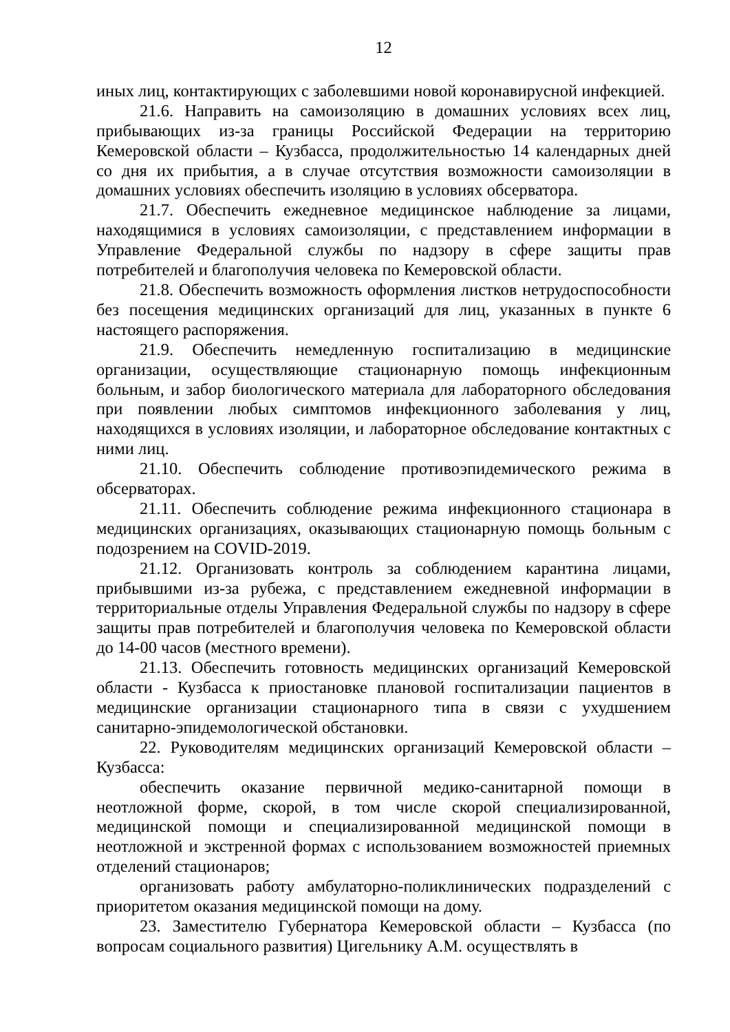12
иных лиц, контактирующих с заболевшими новой коронавирусной инфекцией.
21.6. Направить на самоизоляцию в домашних условиях всех лиц, прибывающих из-за границы Российской Федерации на территорию Кемеровской области – Кузбасса, продолжительностью 14 календарных дней со дня их прибытия, а в случае отсутствия возможности самоизоляции в домашних условиях обеспечить изоляцию в условиях обсерватора.
21.7. Обеспечить ежедневное медицинское наблюдение за лицами, находящимися в условиях самоизоляции, с представлением информации в Управление Федеральной службы по надзору в сфере защиты прав потребителей и благополучия человека по Кемеровской области.
21.8. Обеспечить возможность оформления листков нетрудоспособности без посещения медицинских организаций для лиц, указанных в пункте 6 настоящего распоряжения.
21.9. Обеспечить немедленную госпитализацию в медицинские организации, осуществляющие стационарную помощь инфекционным больным, и забор биологического материала для лабораторного обследования при появлении любых симптомов инфекционного заболевания у лиц, находящихся в условиях изоляции, и лабораторное обследование контактных с ними лиц.
21.10. Обеспечить соблюдение противоэпидемического режима в обсерваторах.
21.11. Обеспечить соблюдение режима инфекционного стационара в медицинских организациях, оказывающих стационарную помощь больным с подозрением на COVID-2019.
21.12. Организовать контроль за соблюдением карантина лицами, прибывшими из-за рубежа, с представлением ежедневной информации в территориальные отделы Управления Федеральной службы по надзору в сфере защиты прав потребителей и благополучия человека по Кемеровской области до 14-00 часов (местного времени).
21.13. Обеспечить готовность медицинских организаций Кемеровской области - Кузбасса к приостановке плановой госпитализации пациентов в медицинские организации стационарного типа в связи с ухудшением санитарно-эпидемологической обстановки.
22. Руководителям медицинских организаций Кемеровской области – Кузбасса:
обеспечить оказание первичной медико-санитарной помощи в неотложной форме, скорой, в том числе скорой специализированной, медицинской помощи и специализированной медицинской помощи в неотложной и экстренной формах с использованием возможностей приемных отделений стационаров;
организовать работу амбулаторно-поликлинических подразделений с приоритетом оказания медицинской помощи на дому.
23. Заместителю Губернатора Кемеровской области – Кузбасса (по вопросам социального развития) Цигельнику А.М. осуществлять в